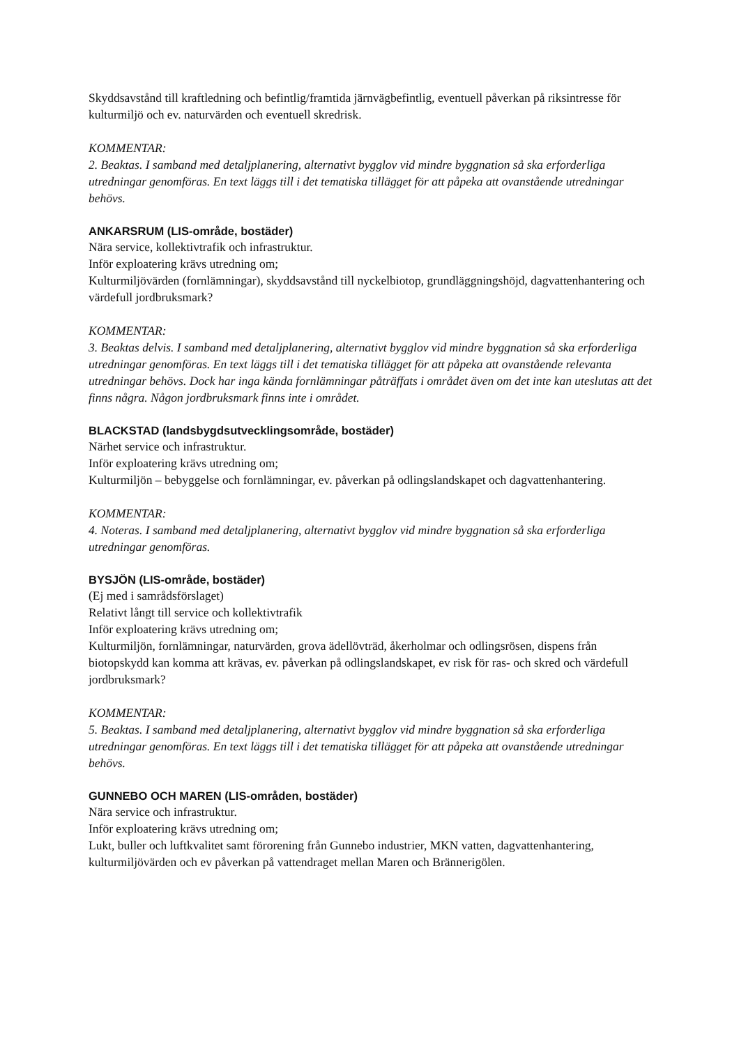Skyddsavstånd till kraftledning och befintlig/framtida järnvägbefintlig, eventuell påverkan på riksintresse för kulturmiljö och ev. naturvärden och eventuell skredrisk.
KOMMENTAR:
2. Beaktas. I samband med detaljplanering, alternativt bygglov vid mindre byggnation så ska erforderliga utredningar genomföras. En text läggs till i det tematiska tillägget för att påpeka att ovanstående utredningar behövs.
ANKARSRUM (LIS-område, bostäder)
Nära service, kollektivtrafik och infrastruktur.
Inför exploatering krävs utredning om;
Kulturmiljövärden (fornlämningar), skyddsavstånd till nyckelbiotop, grundläggningshöjd, dagvattenhantering och värdefull jordbruksmark?
KOMMENTAR:
3. Beaktas delvis. I samband med detaljplanering, alternativt bygglov vid mindre byggnation så ska erforderliga utredningar genomföras. En text läggs till i det tematiska tillägget för att påpeka att ovanstående relevanta utredningar behövs. Dock har inga kända fornlämningar påträffats i området även om det inte kan uteslutas att det finns några. Någon jordbruksmark finns inte i området.
BLACKSTAD (landsbygdsutvecklingsområde, bostäder)
Närhet service och infrastruktur.
Inför exploatering krävs utredning om;
Kulturmiljön – bebyggelse och fornlämningar, ev. påverkan på odlingslandskapet och dagvattenhantering.
KOMMENTAR:
4. Noteras. I samband med detaljplanering, alternativt bygglov vid mindre byggnation så ska erforderliga utredningar genomföras.
BYSJÖN (LIS-område, bostäder)
(Ej med i samrådsförslaget)
Relativt långt till service och kollektivtrafik
Inför exploatering krävs utredning om;
Kulturmiljön, fornlämningar, naturvärden, grova ädellövträd, åkerholmar och odlingsrösen, dispens från biotopskydd kan komma att krävas, ev. påverkan på odlingslandskapet, ev risk för ras- och skred och värdefull jordbruksmark?
KOMMENTAR:
5. Beaktas. I samband med detaljplanering, alternativt bygglov vid mindre byggnation så ska erforderliga utredningar genomföras. En text läggs till i det tematiska tillägget för att påpeka att ovanstående utredningar behövs.
GUNNEBO OCH MAREN (LIS-områden, bostäder)
Nära service och infrastruktur.
Inför exploatering krävs utredning om;
Lukt, buller och luftkvalitet samt förorening från Gunnebo industrier, MKN vatten, dagvattenhantering, kulturmiljövärden och ev påverkan på vattendraget mellan Maren och Brännerigölen.